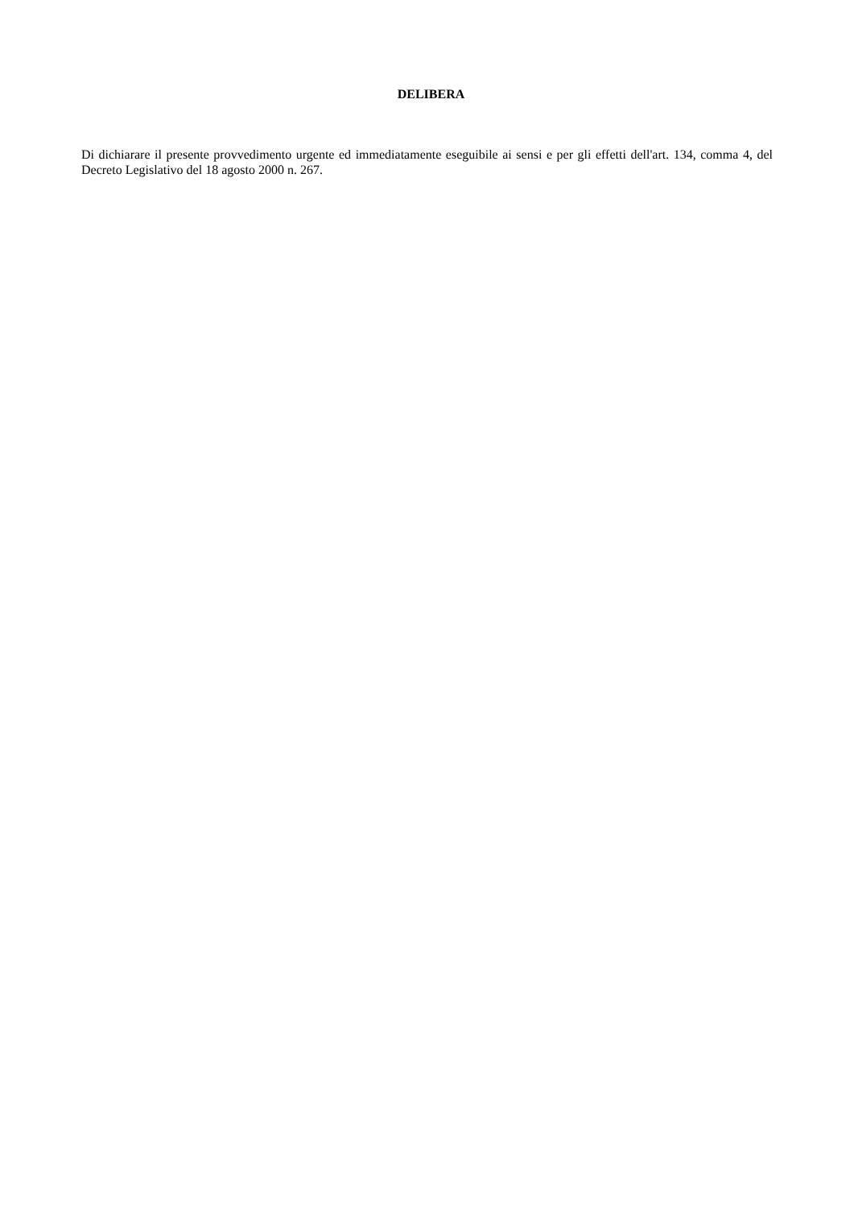DELIBERA
Di dichiarare il presente provvedimento urgente ed immediatamente eseguibile ai sensi e per gli effetti dell'art. 134, comma 4, del Decreto Legislativo del 18 agosto 2000 n. 267.